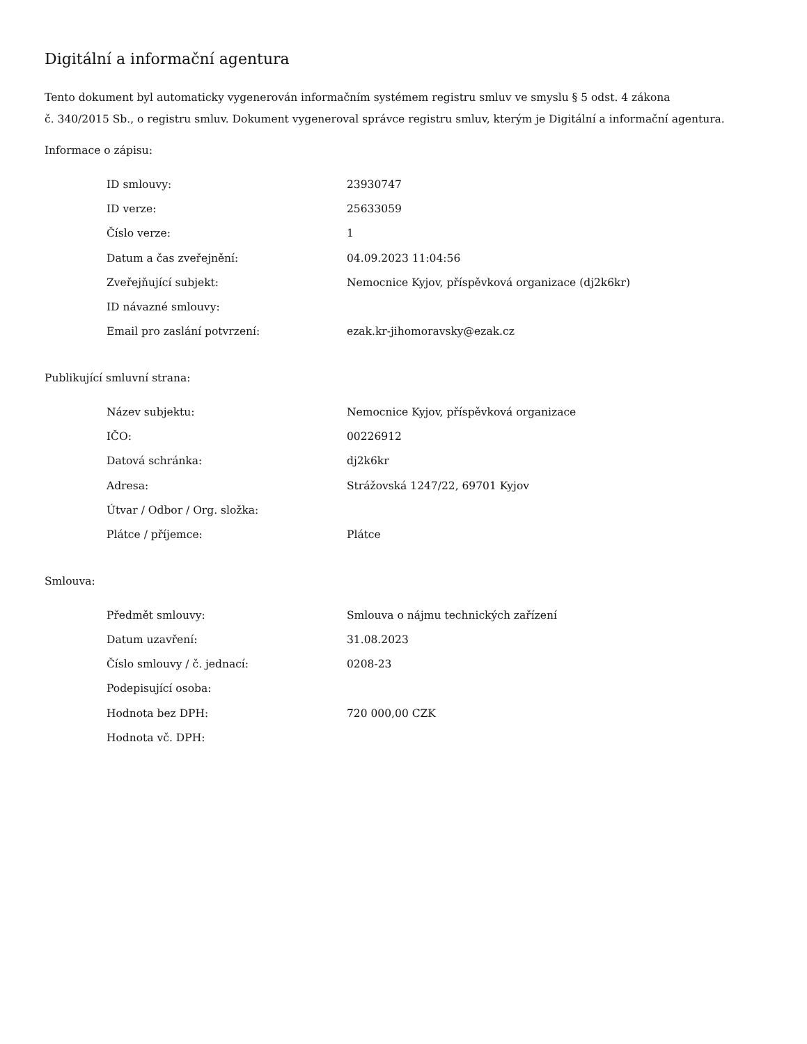Digitální a informační agentura
Tento dokument byl automaticky vygenerován informačním systémem registru smluv ve smyslu § 5 odst. 4 zákona
č. 340/2015 Sb., o registru smluv. Dokument vygeneroval správce registru smluv, kterým je Digitální a informační agentura.
Informace o zápisu:
| ID smlouvy: | 23930747 |
| ID verze: | 25633059 |
| Číslo verze: | 1 |
| Datum a čas zveřejnění: | 04.09.2023 11:04:56 |
| Zveřejňující subjekt: | Nemocnice Kyjov, příspěvková organizace (dj2k6kr) |
| ID návazné smlouvy: | |
| Email pro zaslání potvrzení: | ezak.kr-jihomoravsky@ezak.cz |
Publikující smluvní strana:
| Název subjektu: | Nemocnice Kyjov, příspěvková organizace |
| IČO: | 00226912 |
| Datová schránka: | dj2k6kr |
| Adresa: | Strážovská 1247/22, 69701 Kyjov |
| Útvar / Odbor / Org. složka: | |
| Plátce / příjemce: | Plátce |
Smlouva:
| Předmět smlouvy: | Smlouva o nájmu technických zařízení |
| Datum uzavření: | 31.08.2023 |
| Číslo smlouvy / č. jednací: | 0208-23 |
| Podepisující osoba: | |
| Hodnota bez DPH: | 720 000,00 CZK |
| Hodnota vč. DPH: | |